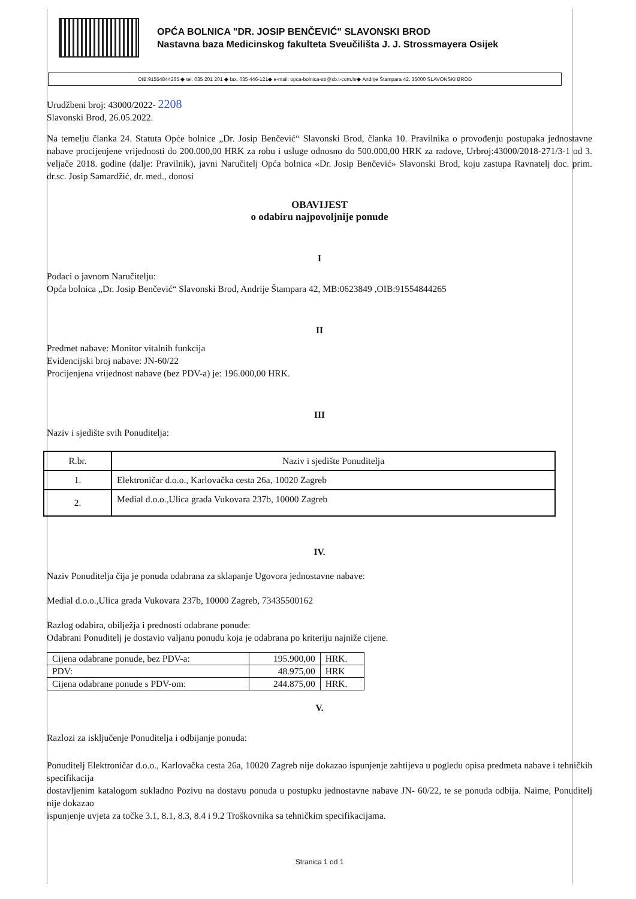OPĆA BOLNICA "DR. JOSIP BENČEVIĆ" SLAVONSKI BROD
Nastavna baza Medicinskog fakulteta Sveučilišta J. J. Strossmayera Osijek
OIB:91554844265 ◆ tel. 035 201 201 ◆ fax. 035 446-121◆ e-mail: opca-bolnica-sb@sb.t-com.hr◆ Andrije Štampara 42, 35000 SLAVONSKI BROD
Urudžbeni broj: 43000/2022- 2208
Slavonski Brod, 26.05.2022.
Na temelju članka 24. Statuta Opće bolnice „Dr. Josip Benčević“ Slavonski Brod, članka 10. Pravilnika o provođenju postupaka jednostavne nabave procijenjene vrijednosti do 200.000,00 HRK za robu i usluge odnosno do 500.000,00 HRK za radove, Urbroj:43000/2018-271/3-1 od 3. veljače 2018. godine (dalje: Pravilnik), javni Naručitelj Opća bolnica «Dr. Josip Benčević» Slavonski Brod, koju zastupa Ravnatelj doc. prim. dr.sc. Josip Samardžić, dr. med., donosi
OBAVIJEST
o odabiru najpovoljnije ponude
I
Podaci o javnom Naručitelju:
Opća bolnica „Dr. Josip Benčević“ Slavonski Brod, Andrije Štampara 42, MB:0623849 ,OIB:91554844265
II
Predmet nabave: Monitor vitalnih funkcija
Evidencijski broj nabave: JN-60/22
Procijenjena vrijednost nabave (bez PDV-a) je: 196.000,00 HRK.
III
Naziv i sjedište svih Ponuditelja:
| R.br. | Naziv i sjedište Ponuditelja |
| --- | --- |
| 1. | Elektroničar d.o.o., Karlovačka cesta 26a, 10020 Zagreb |
| 2. | Medial d.o.o.,Ulica grada Vukovara 237b, 10000 Zagreb |
IV.
Naziv Ponuditelja čija je ponuda odabrana za sklapanje Ugovora jednostavne nabave:
Medial d.o.o.,Ulica grada Vukovara 237b, 10000 Zagreb, 73435500162
Razlog odabira, obilježja i prednosti odabrane ponude:
Odabrani Ponuditelj je dostavio valjanu ponudu koja je odabrana po kriteriju najniže cijene.
| Cijena odabrane ponude, bez PDV-a: | 195.900,00 | HRK. |
| PDV: | 48.975,00 | HRK |
| Cijena odabrane ponude s PDV-om: | 244.875,00 | HRK. |
V.
Razlozi za isključenje Ponuditelja i odbijanje ponuda:
Ponuditelj Elektroničar d.o.o., Karlovačka cesta 26a, 10020 Zagreb nije dokazao ispunjenje zahtijeva u pogledu opisa predmeta nabave i tehničkih specifikacija
dostavljenim katalogom sukladno Pozivu na dostavu ponuda u postupku jednostavne nabave JN- 60/22, te se ponuda odbija. Naime, Ponuditelj nije dokazao
ispunjenje uvjeta za točke 3.1, 8.1, 8.3, 8.4 i 9.2 Troškovnika sa tehničkim specifikacijama.
Stranica 1 od 1